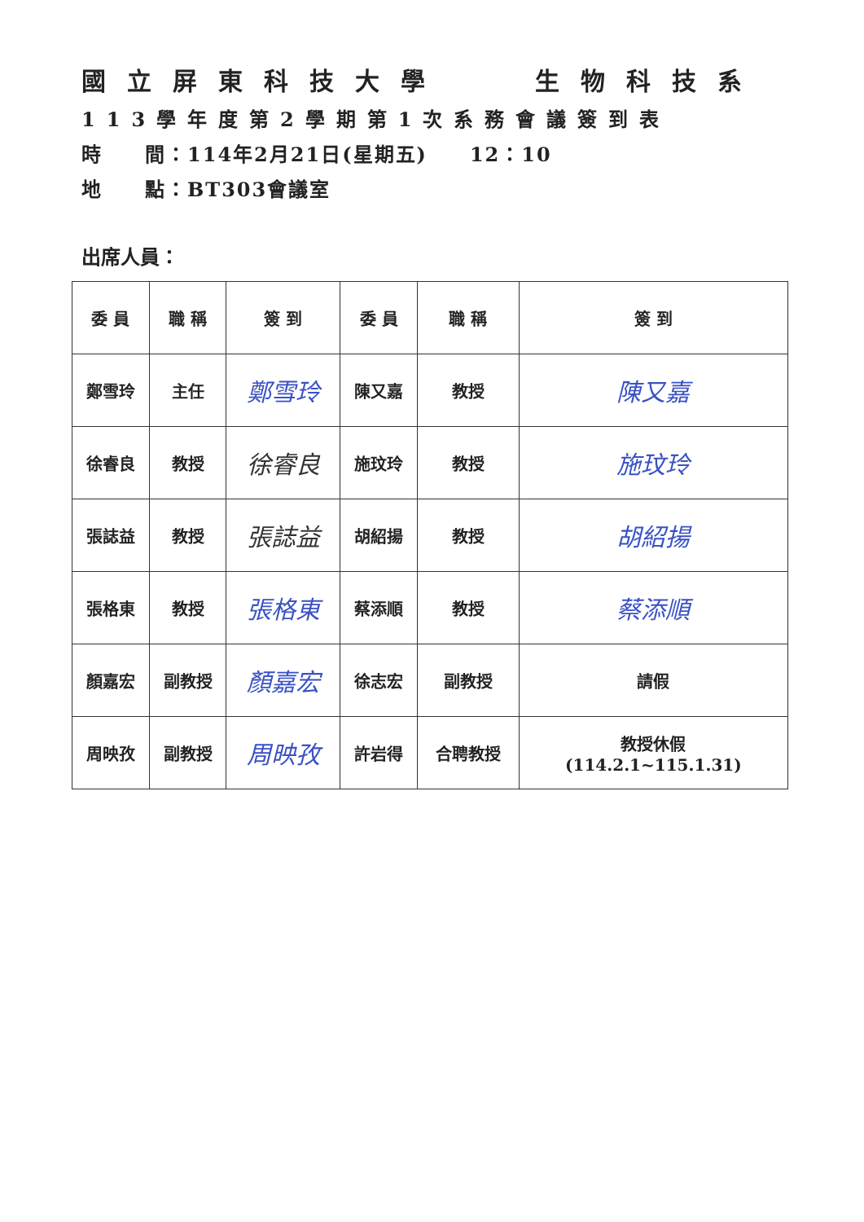國立屏東科技大學 生物科技系
113學年度第2學期第1次系務會議簽到表
時　　間：114年2月21日(星期五)　　12：10
地　　點：BT303會議室
出席人員：
| 委 員 | 職 稱 | 簽 到 | 委 員 | 職 稱 | 簽 到 |
| --- | --- | --- | --- | --- | --- |
| 鄭雪玲 | 主任 | 鄭雪玲 | 陳又嘉 | 教授 | 陳又嘉 |
| 徐睿良 | 教授 | 徐睿良 | 施玟玲 | 教授 | 施玟玲 |
| 張誌益 | 教授 | 張誌益 | 胡紹揚 | 教授 | 胡紹揚 |
| 張格東 | 教授 | 張格東 | 蔡添順 | 教授 | 蔡添順 |
| 顏嘉宏 | 副教授 | 顏嘉宏 | 徐志宏 | 副教授 | 請假 |
| 周映孜 | 副教授 | 周映孜 | 許岩得 | 合聘教授 | 教授休假 (114.2.1~115.1.31) |